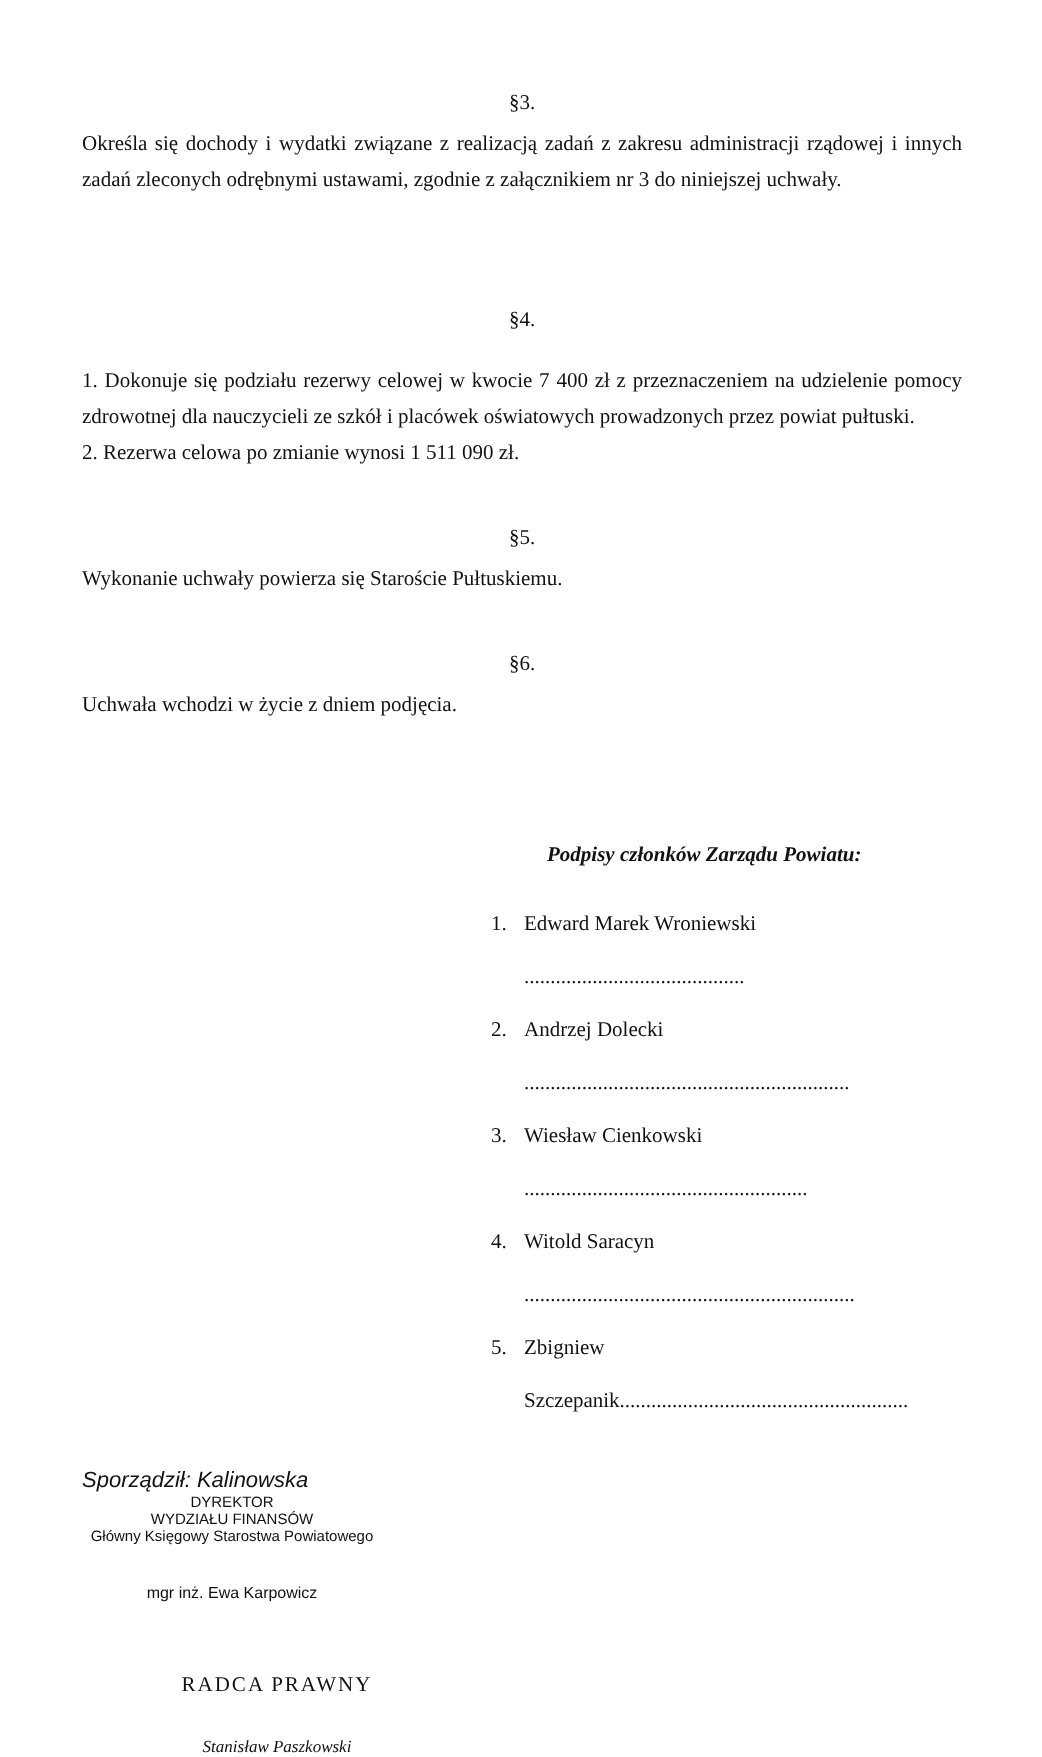§3.
Określa się dochody i wydatki związane z realizacją zadań z zakresu administracji rządowej i innych zadań zleconych odrębnymi ustawami, zgodnie z załącznikiem nr 3 do niniejszej uchwały.
§4.
1. Dokonuje się podziału rezerwy celowej w kwocie 7 400 zł z przeznaczeniem na udzielenie pomocy zdrowotnej dla nauczycieli ze szkół i placówek oświatowych prowadzonych przez powiat pułtuski.
2. Rezerwa celowa po zmianie wynosi 1 511 090 zł.
§5.
Wykonanie uchwały powierza się Staroście Pułtuskiemu.
§6.
Uchwała wchodzi w życie z dniem podjęcia.
Podpisy członków Zarządu Powiatu:
1. Edward Marek Wroniewski ..........................................
2. Andrzej Dolecki ..............................................................
3. Wiesław Cienkowski ......................................................
4. Witold Saracyn ...............................................................
5. Zbigniew Szczepanik.......................................................
Sporządził: Kalinowska
DYREKTOR
WYDZIAŁU FINANSÓW
Główny Księgowy Starostwa Powiatowego
mgr inż. Ewa Karpowicz
RADCA PRAWNY
Stanisław Paszkowski